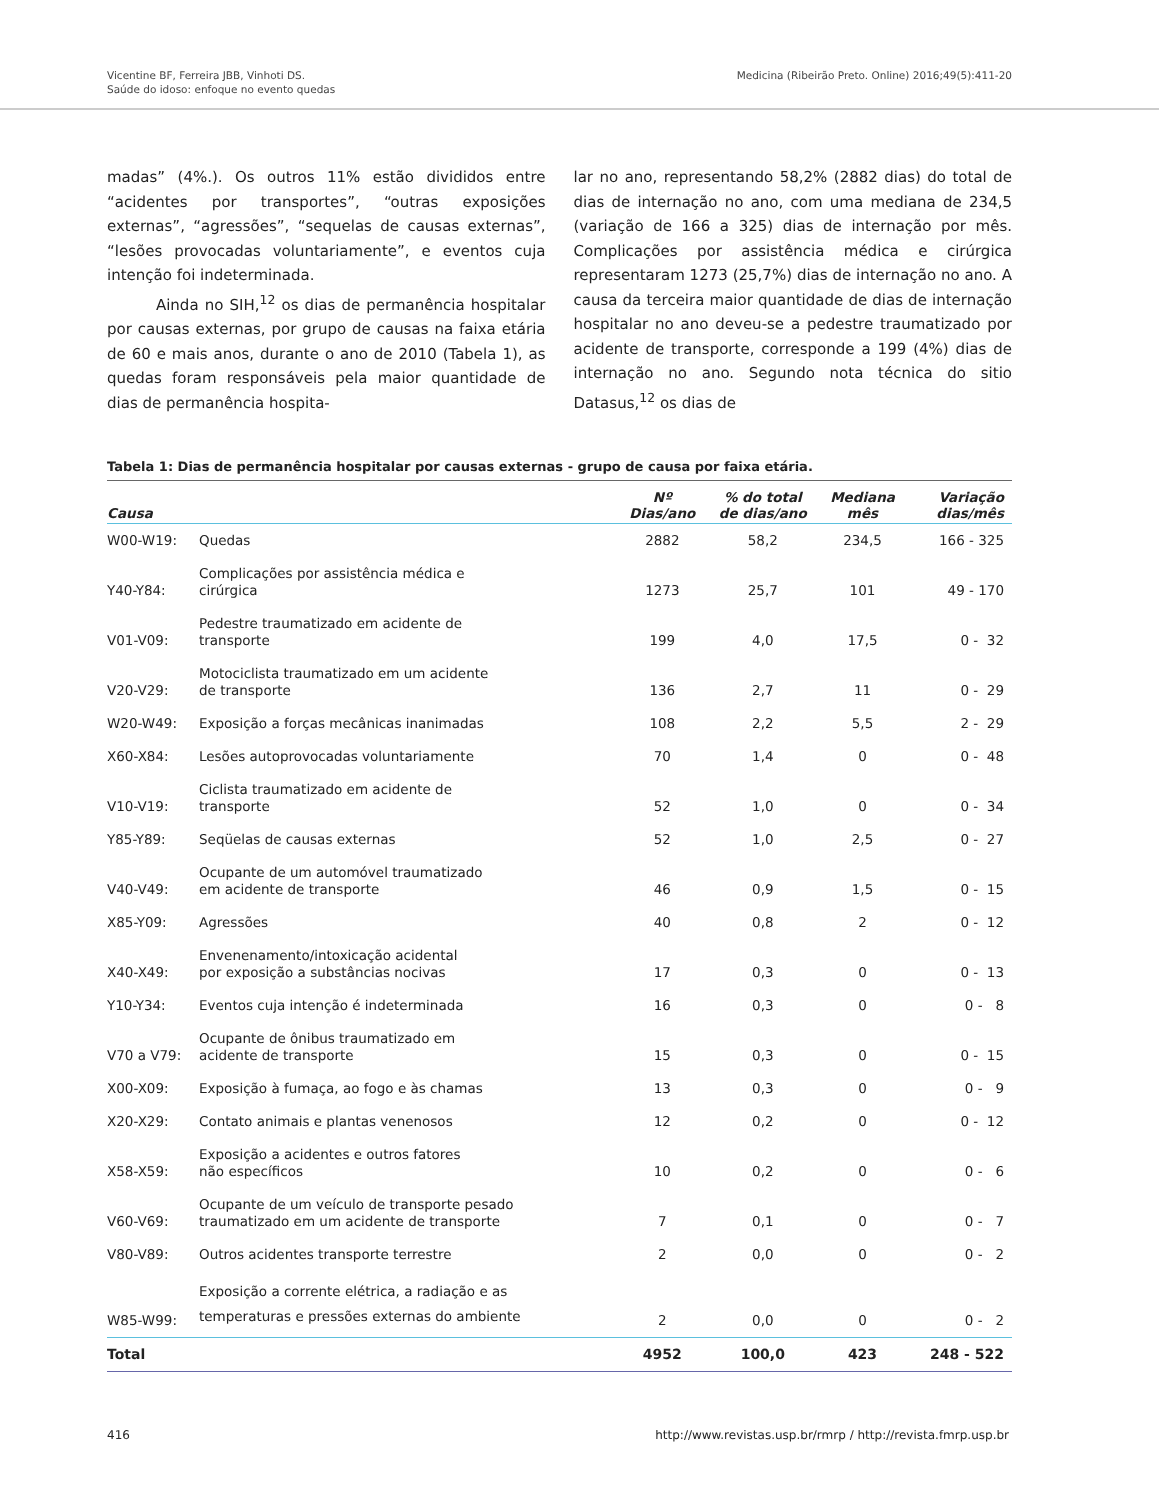Vicentine BF, Ferreira JBB, Vinhoti DS.
Saúde do idoso: enfoque no evento quedas
Medicina (Ribeirão Preto. Online) 2016;49(5):411-20
madas” (4%.). Os outros 11% estão divididos entre “acidentes por transportes”, “outras exposições externas”, “agressões”, “sequelas de causas externas”, “lesões provocadas voluntariamente”, e eventos cuja intenção foi indeterminada.
Ainda no SIH,<sup>12</sup> os dias de permanência hospitalar por causas externas, por grupo de causas na faixa etária de 60 e mais anos, durante o ano de 2010 (Tabela 1), as quedas foram responsáveis pela maior quantidade de dias de permanência hospita-
lar no ano, representando 58,2% (2882 dias) do total de dias de internação no ano, com uma mediana de 234,5 (variação de 166 a 325) dias de internação por mês. Complicações por assistência médica e cirúrgica representaram 1273 (25,7%) dias de internação no ano. A causa da terceira maior quantidade de dias de internação hospitalar no ano deveu-se a pedestre traumatizado por acidente de transporte, corresponde a 199 (4%) dias de internação no ano. Segundo nota técnica do sitio Datasus,<sup>12</sup> os dias de
Tabela 1: Dias de permanência hospitalar por causas externas - grupo de causa por faixa etária.
| Causa | | Nº Dias/ano | % do total de dias/ano | Mediana mês | Variação dias/mês |
| --- | --- | --- | --- | --- | --- |
| W00-W19: | Quedas | 2882 | 58,2 | 234,5 | 166 - 325 |
| Y40-Y84: | Complicações por assistência médica e cirúrgica | 1273 | 25,7 | 101 | 49 - 170 |
| V01-V09: | Pedestre traumatizado em acidente de transporte | 199 | 4,0 | 17,5 | 0 - 32 |
| V20-V29: | Motociclista traumatizado em um acidente de transporte | 136 | 2,7 | 11 | 0 - 29 |
| W20-W49: | Exposição a forças mecânicas inanimadas | 108 | 2,2 | 5,5 | 2 - 29 |
| X60-X84: | Lesões autoprovocadas voluntariamente | 70 | 1,4 | 0 | 0 - 48 |
| V10-V19: | Ciclista traumatizado em acidente de transporte | 52 | 1,0 | 0 | 0 - 34 |
| Y85-Y89: | Seqüelas de causas externas | 52 | 1,0 | 2,5 | 0 - 27 |
| V40-V49: | Ocupante de um automóvel traumatizado em acidente de transporte | 46 | 0,9 | 1,5 | 0 - 15 |
| X85-Y09: | Agressões | 40 | 0,8 | 2 | 0 - 12 |
| X40-X49: | Envenenamento/intoxicação acidental por exposição a substâncias nocivas | 17 | 0,3 | 0 | 0 - 13 |
| Y10-Y34: | Eventos cuja intenção é indeterminada | 16 | 0,3 | 0 | 0 - 8 |
| V70 a V79: | Ocupante de ônibus traumatizado em acidente de transporte | 15 | 0,3 | 0 | 0 - 15 |
| X00-X09: | Exposição à fumaça, ao fogo e às chamas | 13 | 0,3 | 0 | 0 - 9 |
| X20-X29: | Contato animais e plantas venenosos | 12 | 0,2 | 0 | 0 - 12 |
| X58-X59: | Exposição a acidentes e outros fatores não específicos | 10 | 0,2 | 0 | 0 - 6 |
| V60-V69: | Ocupante de um veículo de transporte pesado traumatizado em um acidente de transporte | 7 | 0,1 | 0 | 0 - 7 |
| V80-V89: | Outros acidentes transporte terrestre | 2 | 0,0 | 0 | 0 - 2 |
| W85-W99: | Exposição a corrente elétrica, a radiação e as temperaturas e pressões externas do ambiente | 2 | 0,0 | 0 | 0 - 2 |
| Total | | 4952 | 100,0 | 423 | 248 - 522 |
416 http://www.revistas.usp.br/rmrp / http://revista.fmrp.usp.br